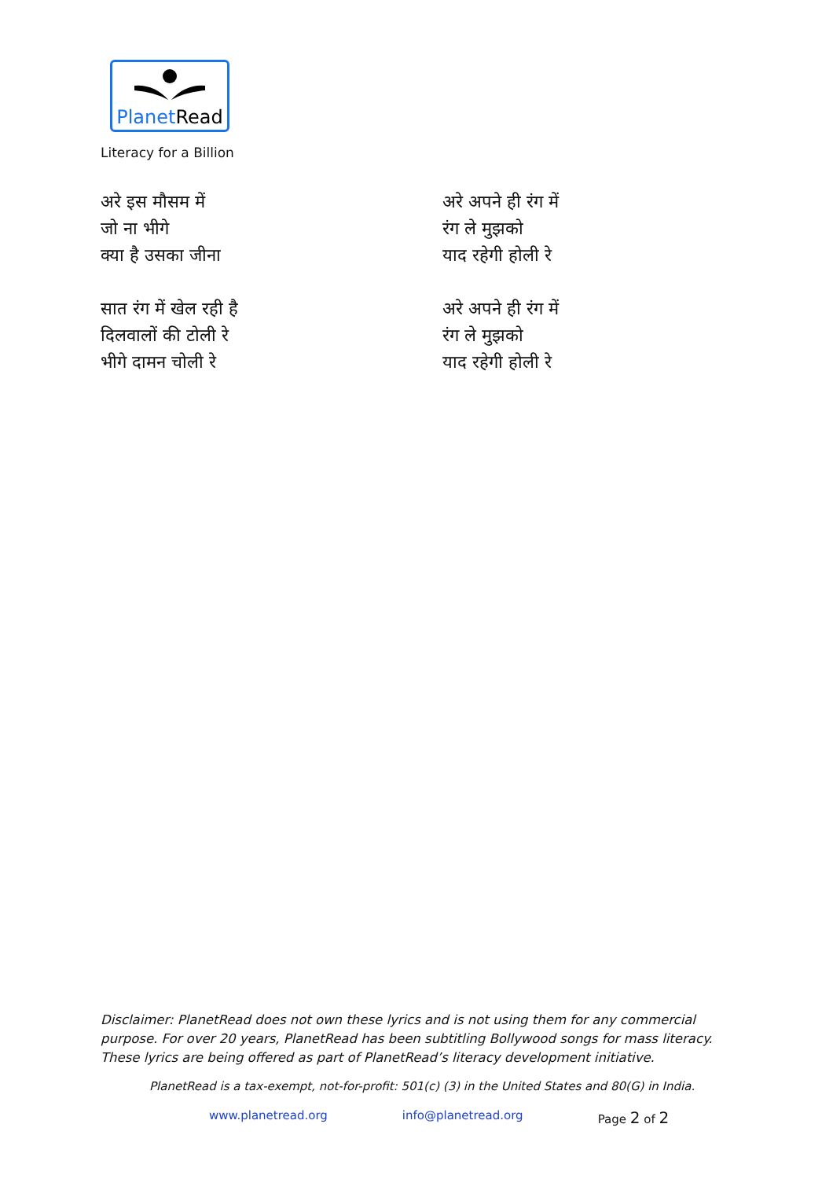PlanetRead
Literacy for a Billion
अरे इस मौसम में
जो ना भीगे
क्या है उसका जीना
सात रंग में खेल रही है
दिलवालों की टोली रे
भीगे दामन चोली रे
अरे अपने ही रंग में
रंग ले मुझको
याद रहेगी होली रे
अरे अपने ही रंग में
रंग ले मुझको
याद रहेगी होली रे
Disclaimer: PlanetRead does not own these lyrics and is not using them for any commercial purpose. For over 20 years, PlanetRead has been subtitling Bollywood songs for mass literacy. These lyrics are being offered as part of PlanetRead’s literacy development initiative.
PlanetRead is a tax-exempt, not-for-profit: 501(c) (3) in the United States and 80(G) in India.
www.planetread.org info@planetread.org Page 2 of 2